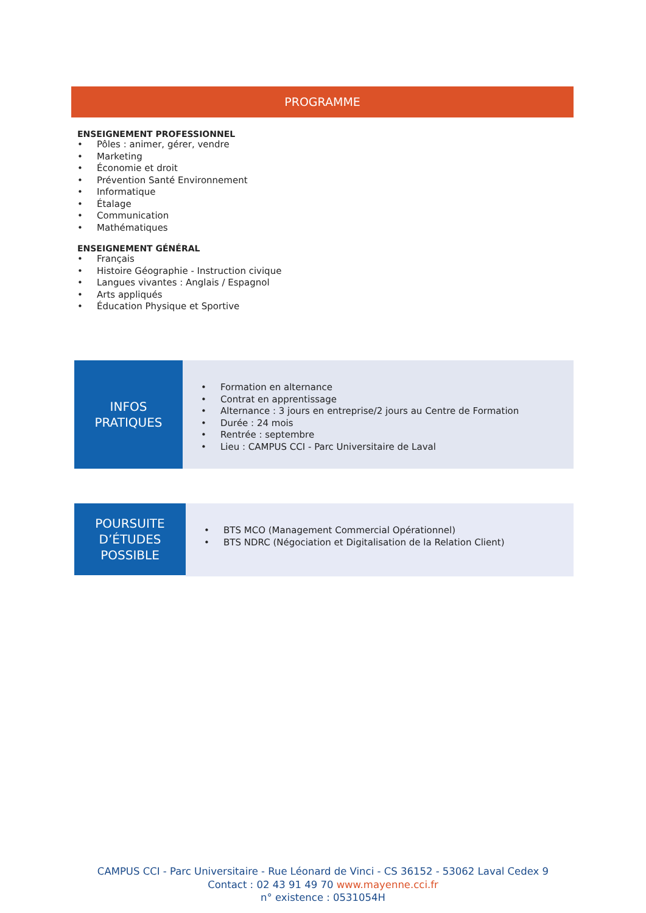PROGRAMME
ENSEIGNEMENT PROFESSIONNEL
• Pôles : animer, gérer, vendre
• Marketing
• Économie et droit
• Prévention Santé Environnement
• Informatique
• Étalage
• Communication
• Mathématiques
ENSEIGNEMENT GÉNÉRAL
• Français
• Histoire Géographie - Instruction civique
• Langues vivantes : Anglais / Espagnol
• Arts appliqués
• Éducation Physique et Sportive
INFOS
PRATIQUES
• Formation en alternance
• Contrat en apprentissage
• Alternance : 3 jours en entreprise/2 jours au Centre de Formation
• Durée : 24 mois
• Rentrée : septembre
• Lieu : CAMPUS CCI - Parc Universitaire de Laval
POURSUITE
D’ÉTUDES
POSSIBLE
• BTS MCO (Management Commercial Opérationnel)
• BTS NDRC (Négociation et Digitalisation de la Relation Client)
CAMPUS CCI - Parc Universitaire - Rue Léonard de Vinci - CS 36152 - 53062 Laval Cedex 9
Contact : 02 43 91 49 70 www.mayenne.cci.fr
n° existence : 0531054H